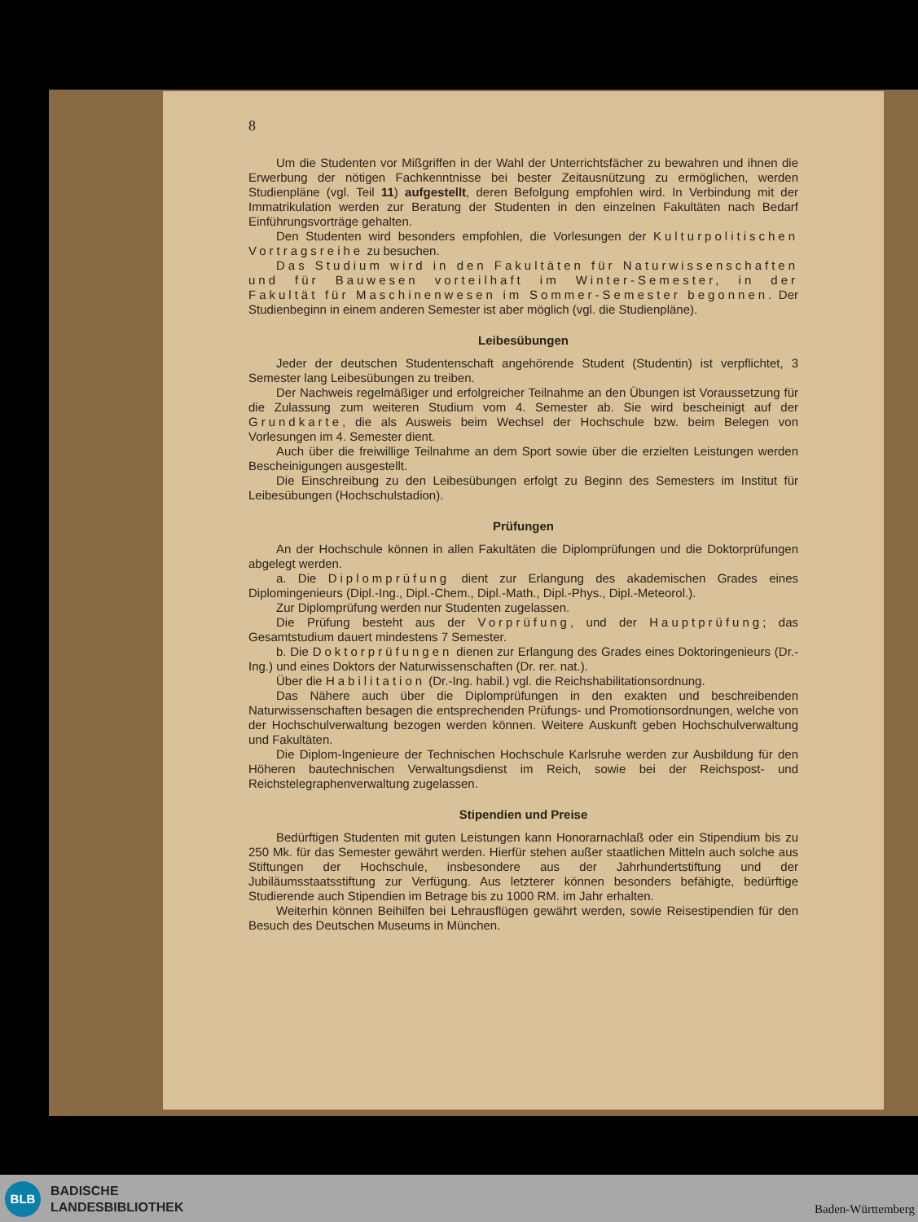8
Um die Studenten vor Mißgriffen in der Wahl der Unterrichtsfächer zu bewahren und ihnen die Erwerbung der nötigen Fachkenntnisse bei bester Zeitausnützung zu ermöglichen, werden Studienpläne (vgl. Teil 11) aufgestellt, deren Befolgung empfohlen wird. In Verbindung mit der Immatrikulation werden zur Beratung der Studenten in den einzelnen Fakultäten nach Bedarf Einführungsvorträge gehalten.
Den Studenten wird besonders empfohlen, die Vorlesungen der Kulturpolitischen Vortragsreihe zu besuchen.
Das Studium wird in den Fakultäten für Naturwissenschaften und für Bauwesen vorteilhaft im Winter-Semester, in der Fakultät für Maschinenwesen im Sommer-Semester begonnen. Der Studienbeginn in einem anderen Semester ist aber möglich (vgl. die Studienpläne).
Leibesübungen
Jeder der deutschen Studentenschaft angehörende Student (Studentin) ist verpflichtet, 3 Semester lang Leibesübungen zu treiben.
Der Nachweis regelmäßiger und erfolgreicher Teilnahme an den Übungen ist Voraussetzung für die Zulassung zum weiteren Studium vom 4. Semester ab. Sie wird bescheinigt auf der Grundkarte, die als Ausweis beim Wechsel der Hochschule bzw. beim Belegen von Vorlesungen im 4. Semester dient.
Auch über die freiwillige Teilnahme an dem Sport sowie über die erzielten Leistungen werden Bescheinigungen ausgestellt.
Die Einschreibung zu den Leibesübungen erfolgt zu Beginn des Semesters im Institut für Leibesübungen (Hochschulstadion).
Prüfungen
An der Hochschule können in allen Fakultäten die Diplomprüfungen und die Doktorprüfungen abgelegt werden.
a. Die Diplomprüfung dient zur Erlangung des akademischen Grades eines Diplomingenieurs (Dipl.-Ing., Dipl.-Chem., Dipl.-Math., Dipl.-Phys., Dipl.-Meteorol.).
Zur Diplomprüfung werden nur Studenten zugelassen.
Die Prüfung besteht aus der Vorprüfung, und der Hauptprüfung; das Gesamtstudium dauert mindestens 7 Semester.
b. Die Doktorprüfungen dienen zur Erlangung des Grades eines Doktoringenieurs (Dr.-Ing.) und eines Doktors der Naturwissenschaften (Dr. rer. nat.).
Über die Habilitation (Dr.-Ing. habil.) vgl. die Reichshabilitationsordnung.
Das Nähere auch über die Diplomprüfungen in den exakten und beschreibenden Naturwissenschaften besagen die entsprechenden Prüfungs- und Promotionsordnungen, welche von der Hochschulverwaltung bezogen werden können. Weitere Auskunft geben Hochschulverwaltung und Fakultäten.
Die Diplom-Ingenieure der Technischen Hochschule Karlsruhe werden zur Ausbildung für den Höheren bautechnischen Verwaltungsdienst im Reich, sowie bei der Reichspost- und Reichstelegraphenverwaltung zugelassen.
Stipendien und Preise
Bedürftigen Studenten mit guten Leistungen kann Honorarnachlaß oder ein Stipendium bis zu 250 Mk. für das Semester gewährt werden. Hierfür stehen außer staatlichen Mitteln auch solche aus Stiftungen der Hochschule, insbesondere aus der Jahrhundertstiftung und der Jubiläumsstaatsstiftung zur Verfügung. Aus letzterer können besonders befähigte, bedürftige Studierende auch Stipendien im Betrage bis zu 1000 RM. im Jahr erhalten.
Weiterhin können Beihilfen bei Lehrausflügen gewährt werden, sowie Reisestipendien für den Besuch des Deutschen Museums in München.
BLB
BADISCHE
LANDESBIBLIOTHEK
Baden-Württemberg